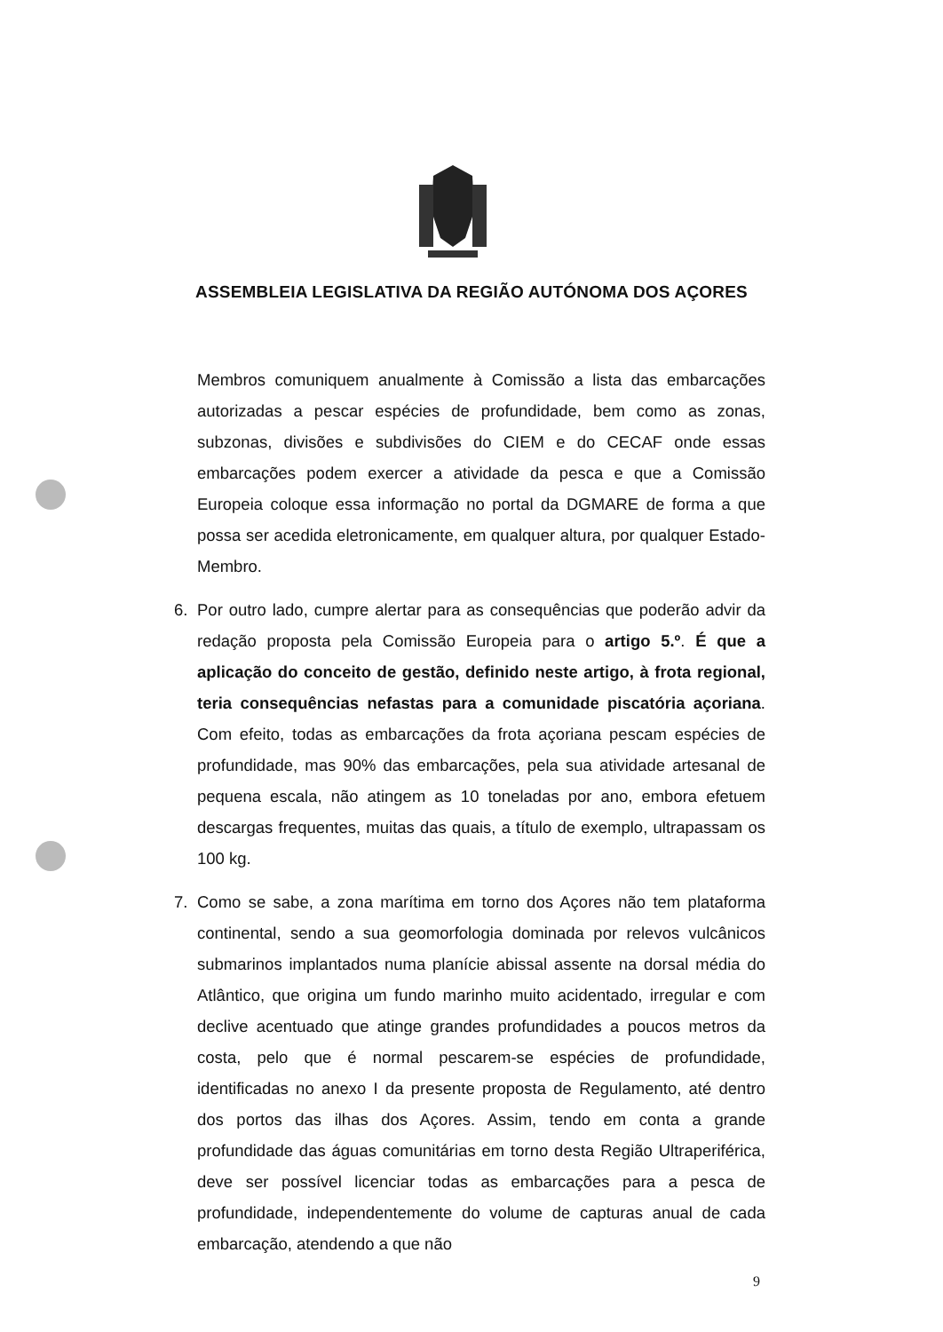ASSEMBLEIA LEGISLATIVA DA REGIÃO AUTÓNOMA DOS AÇORES
Membros comuniquem anualmente à Comissão a lista das embarcações autorizadas a pescar espécies de profundidade, bem como as zonas, subzonas, divisões e subdivisões do CIEM e do CECAF onde essas embarcações podem exercer a atividade da pesca e que a Comissão Europeia coloque essa informação no portal da DGMARE de forma a que possa ser acedida eletronicamente, em qualquer altura, por qualquer Estado-Membro.
6. Por outro lado, cumpre alertar para as consequências que poderão advir da redação proposta pela Comissão Europeia para o artigo 5.º. É que a aplicação do conceito de gestão, definido neste artigo, à frota regional, teria consequências nefastas para a comunidade piscatória açoriana. Com efeito, todas as embarcações da frota açoriana pescam espécies de profundidade, mas 90% das embarcações, pela sua atividade artesanal de pequena escala, não atingem as 10 toneladas por ano, embora efetuem descargas frequentes, muitas das quais, a título de exemplo, ultrapassam os 100 kg.
7. Como se sabe, a zona marítima em torno dos Açores não tem plataforma continental, sendo a sua geomorfologia dominada por relevos vulcânicos submarinos implantados numa planície abissal assente na dorsal média do Atlântico, que origina um fundo marinho muito acidentado, irregular e com declive acentuado que atinge grandes profundidades a poucos metros da costa, pelo que é normal pescarem-se espécies de profundidade, identificadas no anexo I da presente proposta de Regulamento, até dentro dos portos das ilhas dos Açores. Assim, tendo em conta a grande profundidade das águas comunitárias em torno desta Região Ultraperiférica, deve ser possível licenciar todas as embarcações para a pesca de profundidade, independentemente do volume de capturas anual de cada embarcação, atendendo a que não
9